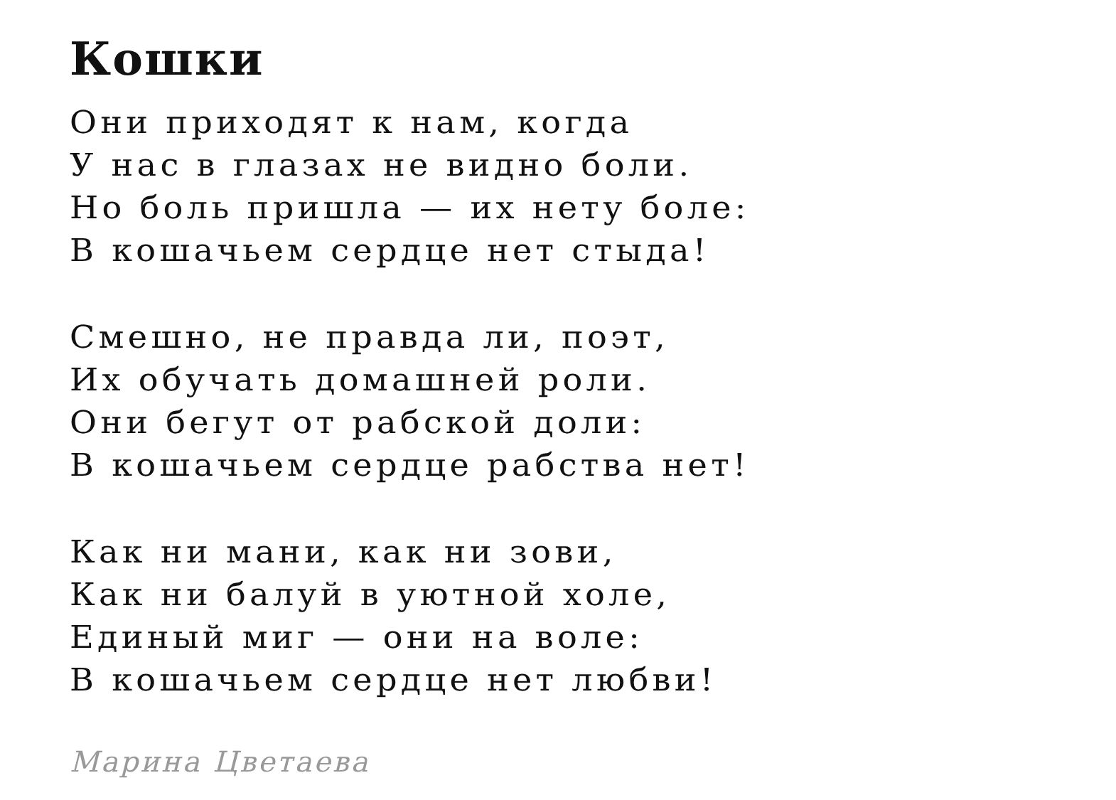Кошки
Они приходят к нам, когда
У нас в глазах не видно боли.
Но боль пришла — их нету боле:
В кошачьем сердце нет стыда!
Смешно, не правда ли, поэт,
Их обучать домашней роли.
Они бегут от рабской доли:
В кошачьем сердце рабства нет!
Как ни мани, как ни зови,
Как ни балуй в уютной холе,
Единый миг — они на воле:
В кошачьем сердце нет любви!
Марина Цветаева